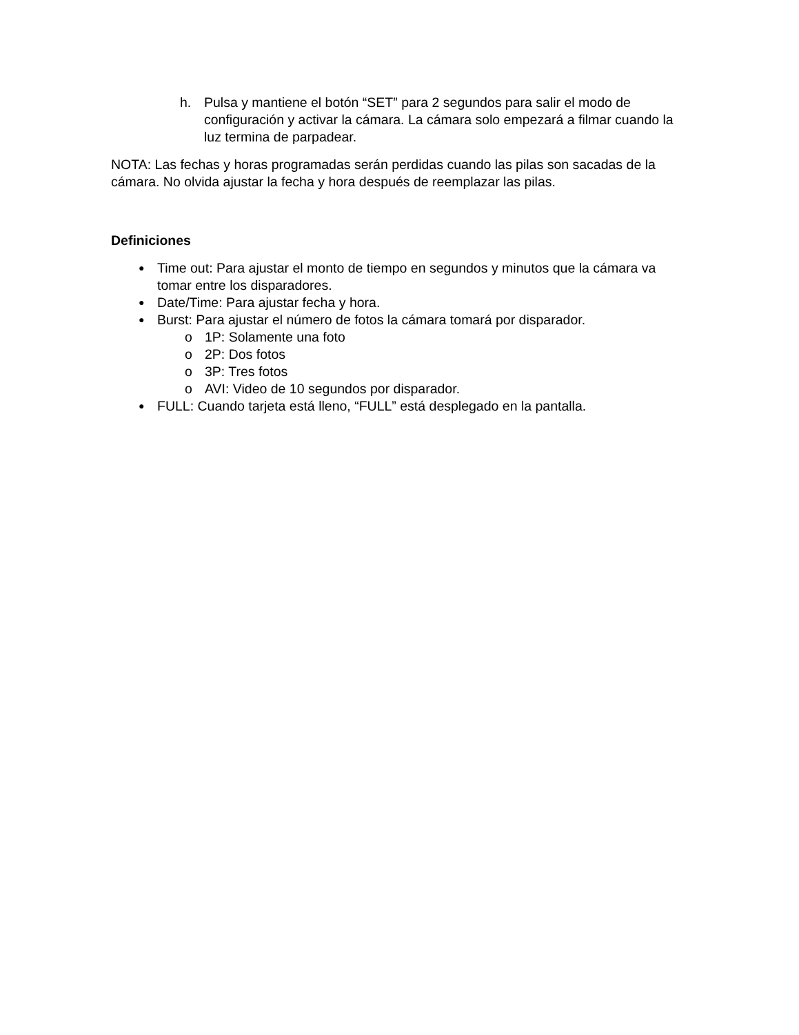h. Pulsa y mantiene el botón “SET” para 2 segundos para salir el modo de configuración y activar la cámara. La cámara solo empezará a filmar cuando la luz termina de parpadear.
NOTA: Las fechas y horas programadas serán perdidas cuando las pilas son sacadas de la cámara. No olvida ajustar la fecha y hora después de reemplazar las pilas.
Definiciones
●
Time out: Para ajustar el monto de tiempo en segundos y minutos que la cámara va tomar entre los disparadores.
●
Date/Time: Para ajustar fecha y hora.
●
Burst: Para ajustar el número de fotos la cámara tomará por disparador.
o 1P: Solamente una foto
o 2P: Dos fotos
o 3P: Tres fotos
o AVI: Video de 10 segundos por disparador.
●
FULL: Cuando tarjeta está lleno, “FULL” está desplegado en la pantalla.